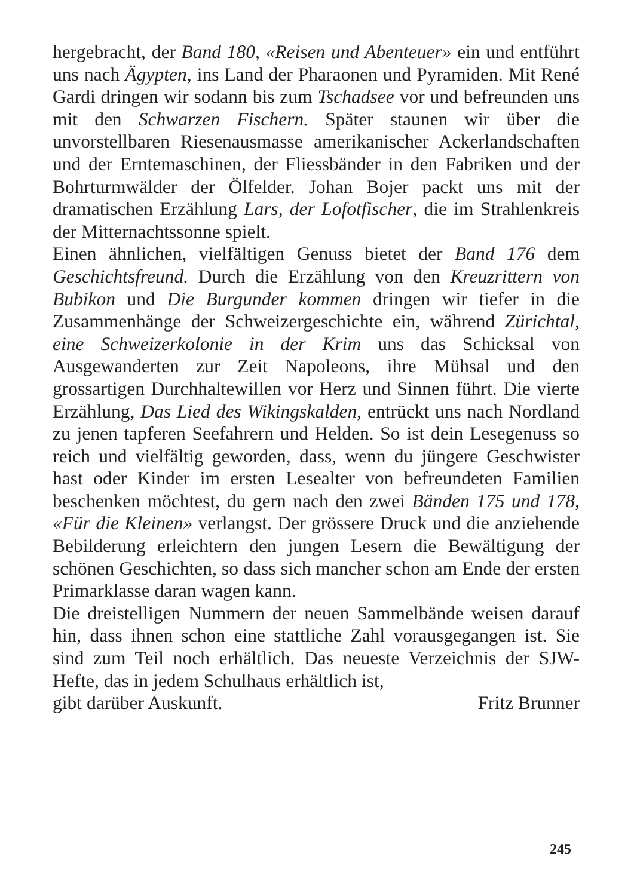hergebracht, der Band 180, «Reisen und Abenteuer» ein und entführt uns nach Ägypten, ins Land der Pharaonen und Pyramiden. Mit René Gardi dringen wir sodann bis zum Tschadsee vor und befreunden uns mit den Schwarzen Fischern. Später staunen wir über die unvorstellbaren Riesenausmasse amerikanischer Ackerlandschaften und der Erntemaschinen, der Fliessbänder in den Fabriken und der Bohrturmwälder der Ölfelder. Johan Bojer packt uns mit der dramatischen Erzählung Lars, der Lofotfischer, die im Strahlenkreis der Mitternachtssonne spielt.
Einen ähnlichen, vielfältigen Genuss bietet der Band 176 dem Geschichtsfreund. Durch die Erzählung von den Kreuzrittern von Bubikon und Die Burgunder kommen dringen wir tiefer in die Zusammenhänge der Schweizergeschichte ein, während Zürichtal, eine Schweizerkolonie in der Krim uns das Schicksal von Ausgewanderten zur Zeit Napoleons, ihre Mühsal und den grossartigen Durchhaltewillen vor Herz und Sinnen führt. Die vierte Erzählung, Das Lied des Wikingskalden, entrückt uns nach Nordland zu jenen tapferen Seefahrern und Helden. So ist dein Lesegenuss so reich und vielfältig geworden, dass, wenn du jüngere Geschwister hast oder Kinder im ersten Lesealter von befreundeten Familien beschenken möchtest, du gern nach den zwei Bänden 175 und 178, «Für die Kleinen» verlangst. Der grössere Druck und die anziehende Bebilderung erleichtern den jungen Lesern die Bewältigung der schönen Geschichten, so dass sich mancher schon am Ende der ersten Primarklasse daran wagen kann.
Die dreistelligen Nummern der neuen Sammelbände weisen darauf hin, dass ihnen schon eine stattliche Zahl vorausgegangen ist. Sie sind zum Teil noch erhältlich. Das neueste Verzeichnis der SJW-Hefte, das in jedem Schulhaus erhältlich ist,
gibt darüber Auskunft. Fritz Brunner
245